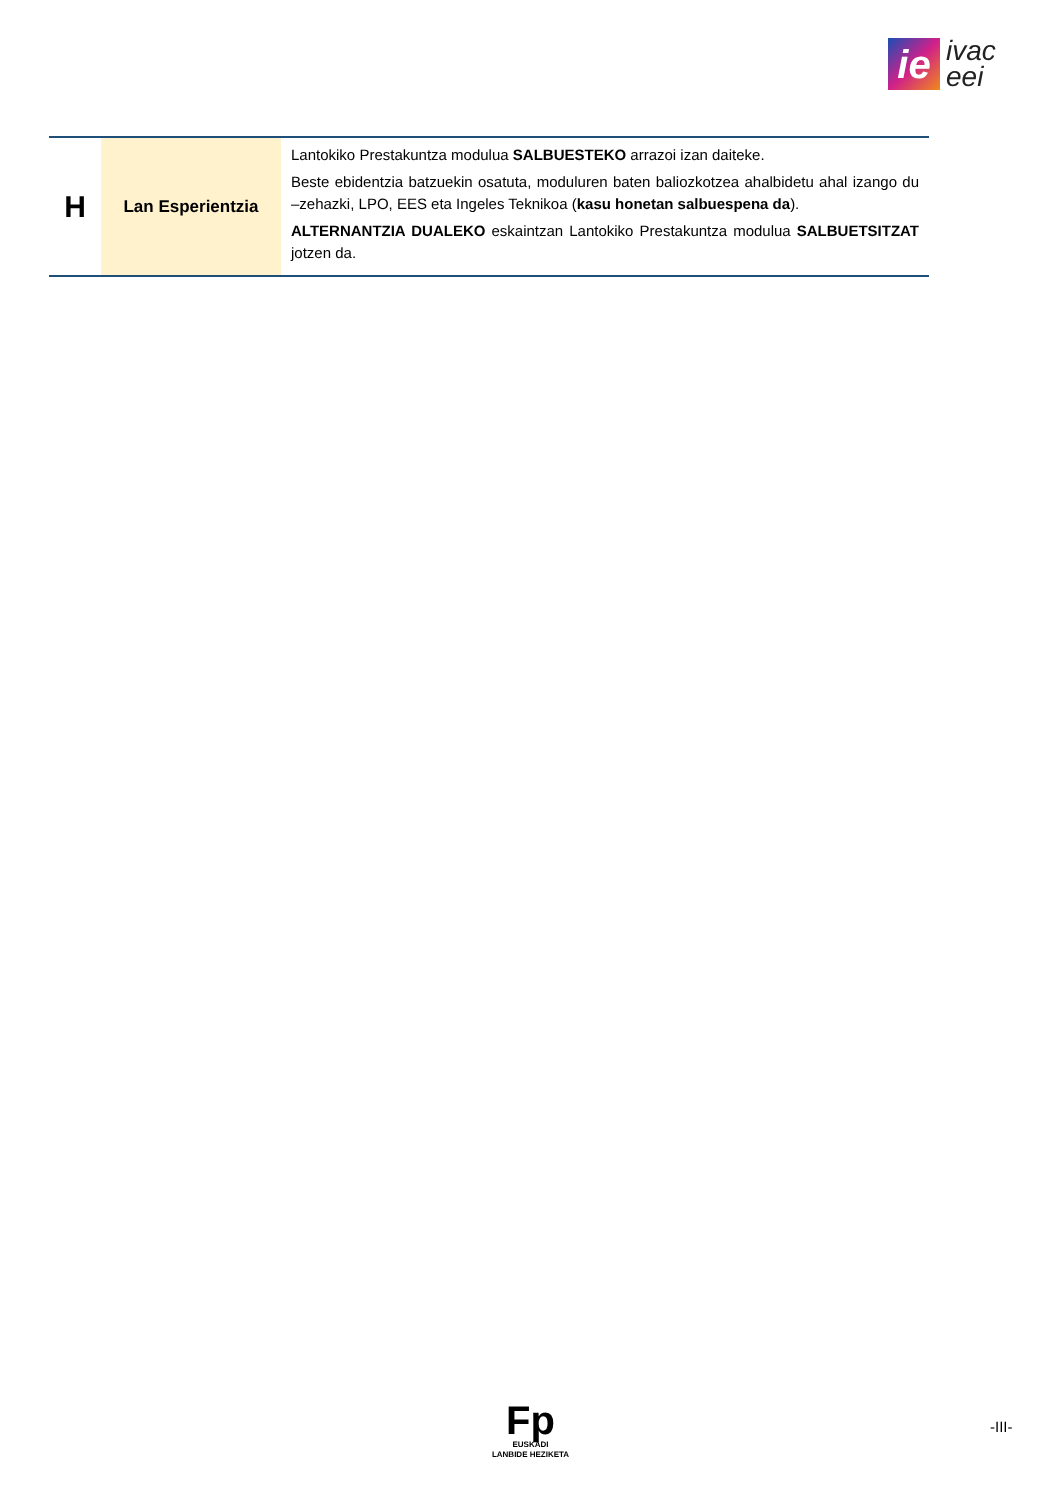ie
ivac
eei
| H | Lan Esperientzia | Lantokiko Prestakuntza modulua SALBUESTEKO arrazoi izan daiteke. Beste ebidentzia batzuekin osatuta, moduluren baten baliozkotzea ahalbidetu ahal izango du –zehazki, LPO, EES eta Ingeles Teknikoa ( kasu honetan salbuespena da ). ALTERNANTZIA DUALEKO eskaintzan Lantokiko Prestakuntza modulua SALBUETSITZAT jotzen da. |
Fp
EUSKADI
LANBIDE HEZIKETA
-III-